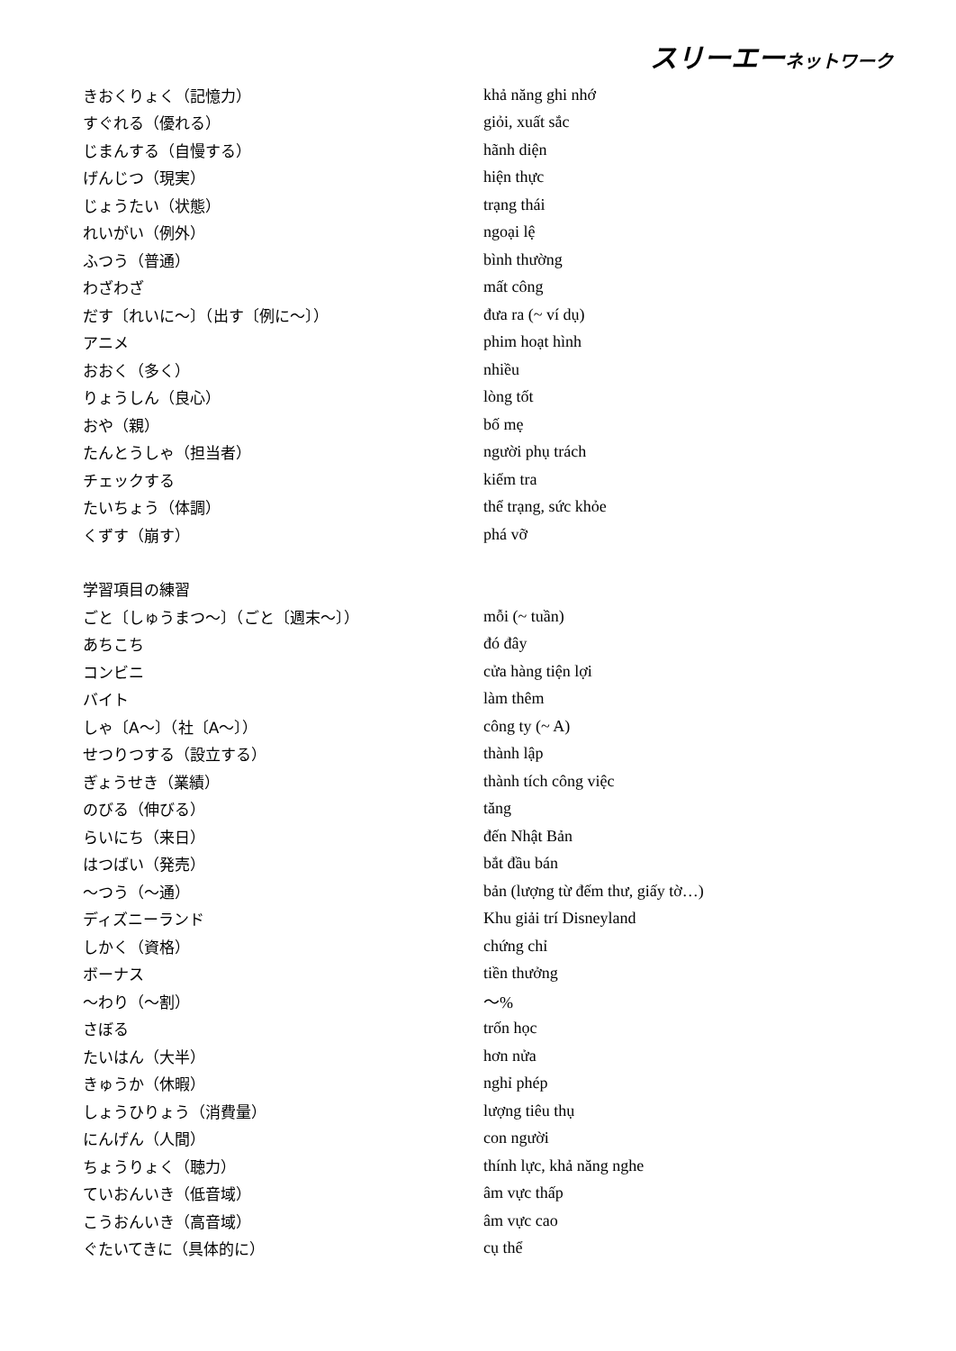スリーエーネットワーク
| きおくりょく（記憶力） | khả năng ghi nhớ |
| すぐれる（優れる） | giỏi, xuất sắc |
| じまんする（自慢する） | hãnh diện |
| げんじつ（現実） | hiện thực |
| じょうたい（状態） | trạng thái |
| れいがい（例外） | ngoại lệ |
| ふつう（普通） | bình thường |
| わざわざ | mất công |
| だす〔れいに～〕（出す〔例に～〕） | đưa ra (~ ví dụ) |
| アニメ | phim hoạt hình |
| おおく（多く） | nhiều |
| りょうしん（良心） | lòng tốt |
| おや（親） | bố mẹ |
| たんとうしゃ（担当者） | người phụ trách |
| チェックする | kiểm tra |
| たいちょう（体調） | thể trạng, sức khỏe |
| くずす（崩す） | phá vỡ |
| 学習項目の練習 | |
| ごと〔しゅうまつ～〕（ごと〔週末～〕） | mỗi (~ tuần) |
| あちこち | đó đây |
| コンビニ | cửa hàng tiện lợi |
| バイト | làm thêm |
| しゃ〔A～〕（社〔A～〕） | công ty (~ A) |
| せつりつする（設立する） | thành lập |
| ぎょうせき（業績） | thành tích công việc |
| のびる（伸びる） | tăng |
| らいにち（来日） | đến Nhật Bản |
| はつばい（発売） | bắt đầu bán |
| ～つう（～通） | bản (lượng từ đếm thư, giấy tờ…) |
| ディズニーランド | Khu giải trí Disneyland |
| しかく（資格） | chứng chỉ |
| ボーナス | tiền thưởng |
| ～わり（～割） | ～% |
| さぼる | trốn học |
| たいはん（大半） | hơn nửa |
| きゅうか（休暇） | nghỉ phép |
| しょうひりょう（消費量） | lượng tiêu thụ |
| にんげん（人間） | con người |
| ちょうりょく（聴力） | thính lực, khả năng nghe |
| ていおんいき（低音域） | âm vực thấp |
| こうおんいき（高音域） | âm vực cao |
| ぐたいてきに（具体的に） | cụ thể |